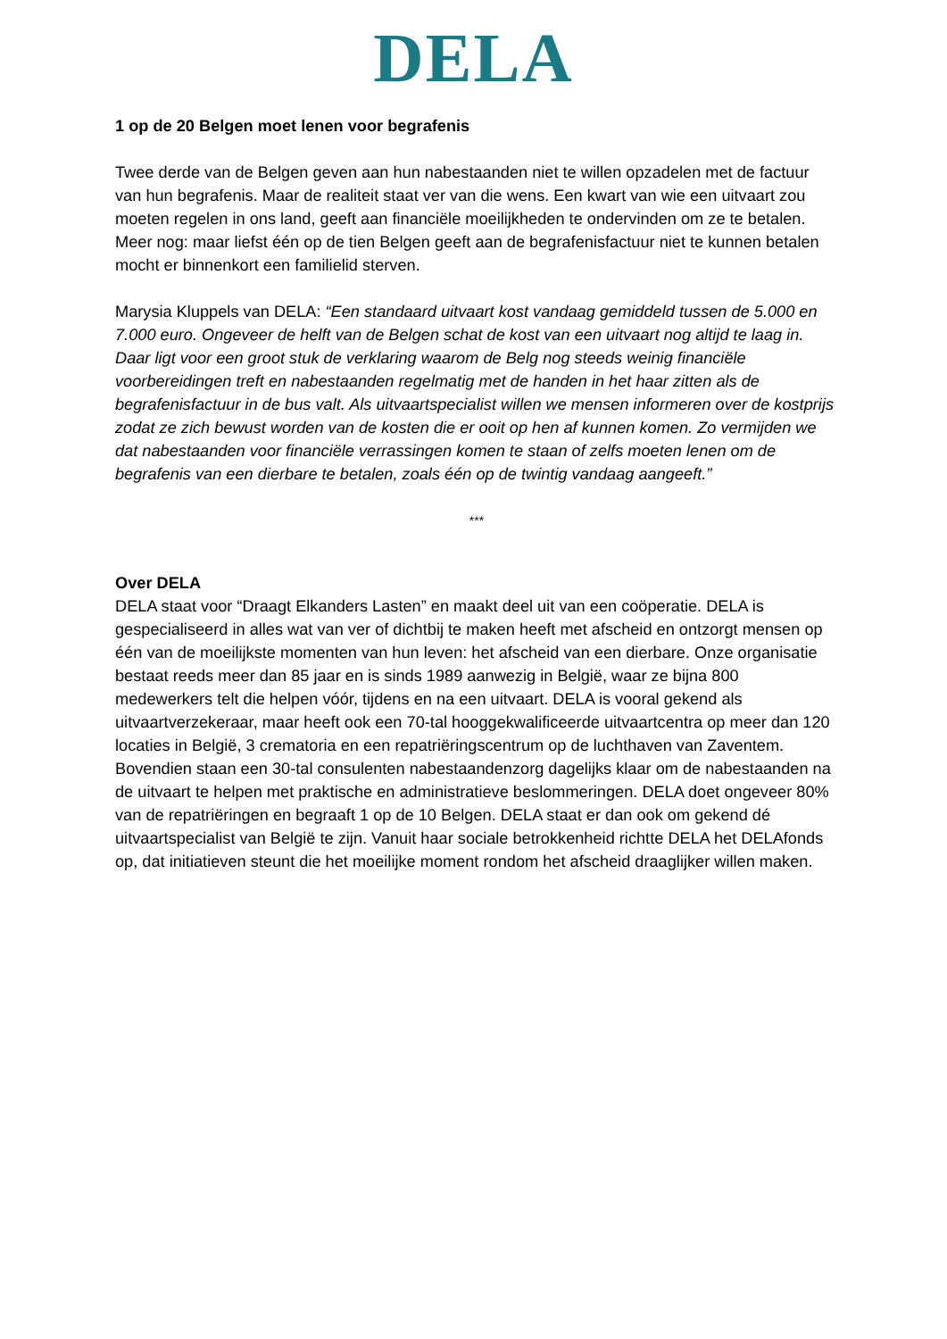DELA
1 op de 20 Belgen moet lenen voor begrafenis
Twee derde van de Belgen geven aan hun nabestaanden niet te willen opzadelen met de factuur van hun begrafenis. Maar de realiteit staat ver van die wens. Een kwart van wie een uitvaart zou moeten regelen in ons land, geeft aan financiële moeilijkheden te ondervinden om ze te betalen. Meer nog: maar liefst één op de tien Belgen geeft aan de begrafenisfactuur niet te kunnen betalen mocht er binnenkort een familielid sterven.
Marysia Kluppels van DELA: “Een standaard uitvaart kost vandaag gemiddeld tussen de 5.000 en 7.000 euro. Ongeveer de helft van de Belgen schat de kost van een uitvaart nog altijd te laag in. Daar ligt voor een groot stuk de verklaring waarom de Belg nog steeds weinig financiële voorbereidingen treft en nabestaanden regelmatig met de handen in het haar zitten als de begrafenisfactuur in de bus valt. Als uitvaartspecialist willen we mensen informeren over de kostprijs zodat ze zich bewust worden van de kosten die er ooit op hen af kunnen komen. Zo vermijden we dat nabestaanden voor financiële verrassingen komen te staan of zelfs moeten lenen om de begrafenis van een dierbare te betalen, zoals één op de twintig vandaag aangeeft.”
***
Over DELA
DELA staat voor “Draagt Elkanders Lasten” en maakt deel uit van een coöperatie. DELA is gespecialiseerd in alles wat van ver of dichtbij te maken heeft met afscheid en ontzorgt mensen op één van de moeilijkste momenten van hun leven: het afscheid van een dierbare. Onze organisatie bestaat reeds meer dan 85 jaar en is sinds 1989 aanwezig in België, waar ze bijna 800 medewerkers telt die helpen vóór, tijdens en na een uitvaart. DELA is vooral gekend als uitvaartverzekeraar, maar heeft ook een 70-tal hooggekwalificeerde uitvaartcentra op meer dan 120 locaties in België, 3 crematoria en een repatriëringscentrum op de luchthaven van Zaventem. Bovendien staan een 30-tal consulenten nabestaandenzorg dagelijks klaar om de nabestaanden na de uitvaart te helpen met praktische en administratieve beslommeringen. DELA doet ongeveer 80% van de repatriëringen en begraaft 1 op de 10 Belgen. DELA staat er dan ook om gekend dé uitvaartspecialist van België te zijn. Vanuit haar sociale betrokkenheid richtte DELA het DELAfonds op, dat initiatieven steunt die het moeilijke moment rondom het afscheid draaglijker willen maken.